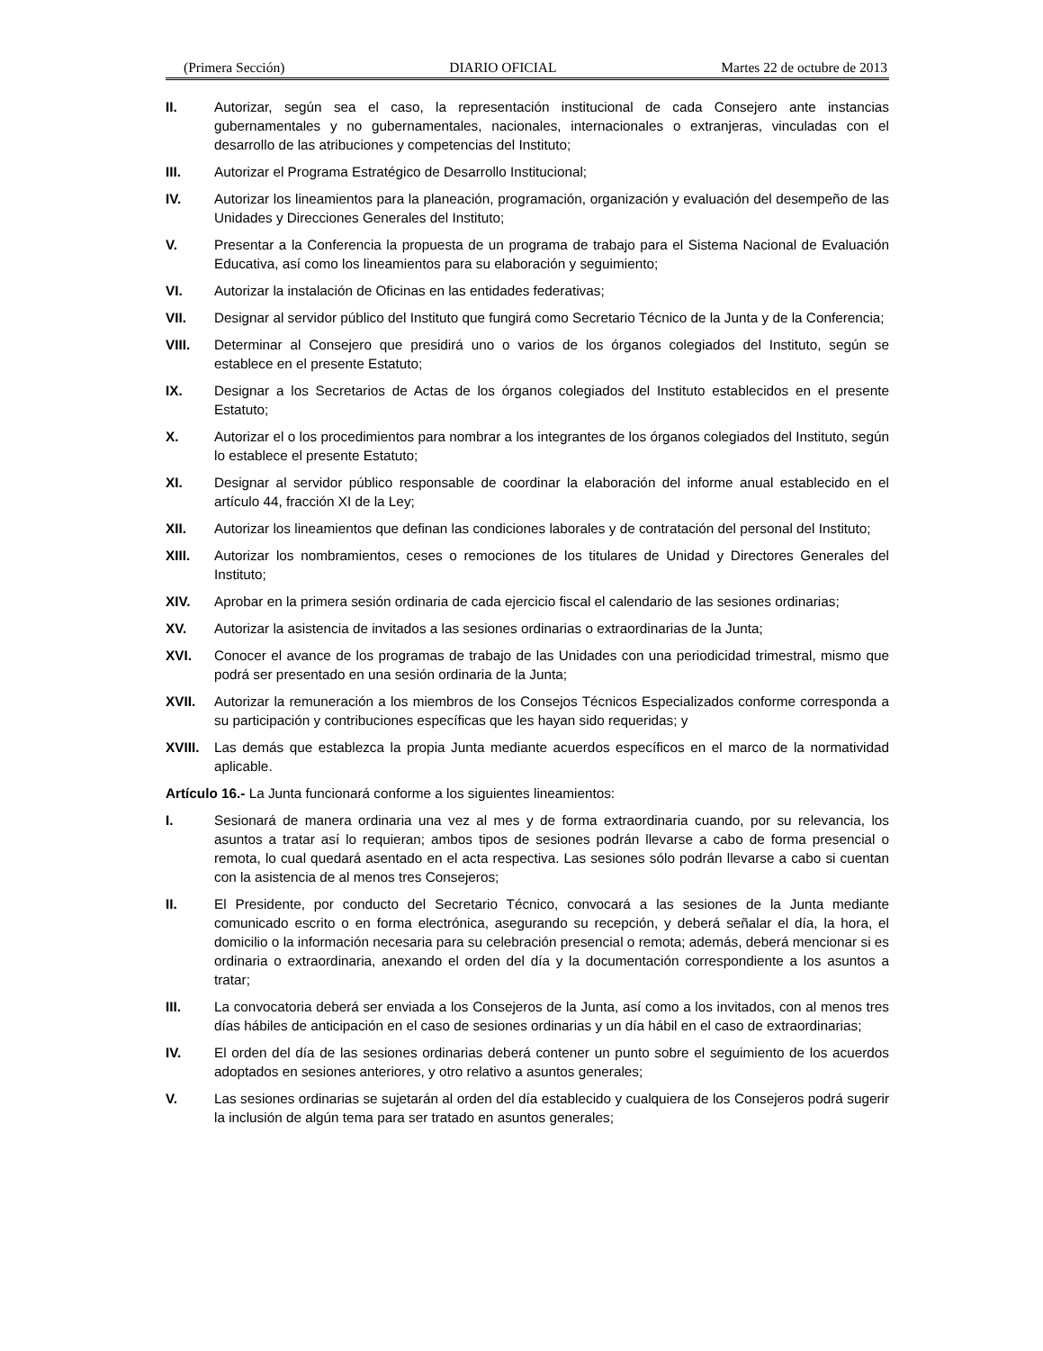(Primera Sección) DIARIO OFICIAL Martes 22 de octubre de 2013
II. Autorizar, según sea el caso, la representación institucional de cada Consejero ante instancias gubernamentales y no gubernamentales, nacionales, internacionales o extranjeras, vinculadas con el desarrollo de las atribuciones y competencias del Instituto;
III. Autorizar el Programa Estratégico de Desarrollo Institucional;
IV. Autorizar los lineamientos para la planeación, programación, organización y evaluación del desempeño de las Unidades y Direcciones Generales del Instituto;
V. Presentar a la Conferencia la propuesta de un programa de trabajo para el Sistema Nacional de Evaluación Educativa, así como los lineamientos para su elaboración y seguimiento;
VI. Autorizar la instalación de Oficinas en las entidades federativas;
VII. Designar al servidor público del Instituto que fungirá como Secretario Técnico de la Junta y de la Conferencia;
VIII. Determinar al Consejero que presidirá uno o varios de los órganos colegiados del Instituto, según se establece en el presente Estatuto;
IX. Designar a los Secretarios de Actas de los órganos colegiados del Instituto establecidos en el presente Estatuto;
X. Autorizar el o los procedimientos para nombrar a los integrantes de los órganos colegiados del Instituto, según lo establece el presente Estatuto;
XI. Designar al servidor público responsable de coordinar la elaboración del informe anual establecido en el artículo 44, fracción XI de la Ley;
XII. Autorizar los lineamientos que definan las condiciones laborales y de contratación del personal del Instituto;
XIII. Autorizar los nombramientos, ceses o remociones de los titulares de Unidad y Directores Generales del Instituto;
XIV. Aprobar en la primera sesión ordinaria de cada ejercicio fiscal el calendario de las sesiones ordinarias;
XV. Autorizar la asistencia de invitados a las sesiones ordinarias o extraordinarias de la Junta;
XVI. Conocer el avance de los programas de trabajo de las Unidades con una periodicidad trimestral, mismo que podrá ser presentado en una sesión ordinaria de la Junta;
XVII. Autorizar la remuneración a los miembros de los Consejos Técnicos Especializados conforme corresponda a su participación y contribuciones específicas que les hayan sido requeridas; y
XVIII.
Las demás que establezca la propia Junta mediante acuerdos específicos en el marco de la normatividad aplicable.
Artículo 16.- La Junta funcionará conforme a los siguientes lineamientos:
I. Sesionará de manera ordinaria una vez al mes y de forma extraordinaria cuando, por su relevancia, los asuntos a tratar así lo requieran; ambos tipos de sesiones podrán llevarse a cabo de forma presencial o remota, lo cual quedará asentado en el acta respectiva. Las sesiones sólo podrán llevarse a cabo si cuentan con la asistencia de al menos tres Consejeros;
II. El Presidente, por conducto del Secretario Técnico, convocará a las sesiones de la Junta mediante comunicado escrito o en forma electrónica, asegurando su recepción, y deberá señalar el día, la hora, el domicilio o la información necesaria para su celebración presencial o remota; además, deberá mencionar si es ordinaria o extraordinaria, anexando el orden del día y la documentación correspondiente a los asuntos a tratar;
III. La convocatoria deberá ser enviada a los Consejeros de la Junta, así como a los invitados, con al menos tres días hábiles de anticipación en el caso de sesiones ordinarias y un día hábil en el caso de extraordinarias;
IV. El orden del día de las sesiones ordinarias deberá contener un punto sobre el seguimiento de los acuerdos adoptados en sesiones anteriores, y otro relativo a asuntos generales;
V. Las sesiones ordinarias se sujetarán al orden del día establecido y cualquiera de los Consejeros podrá sugerir la inclusión de algún tema para ser tratado en asuntos generales;